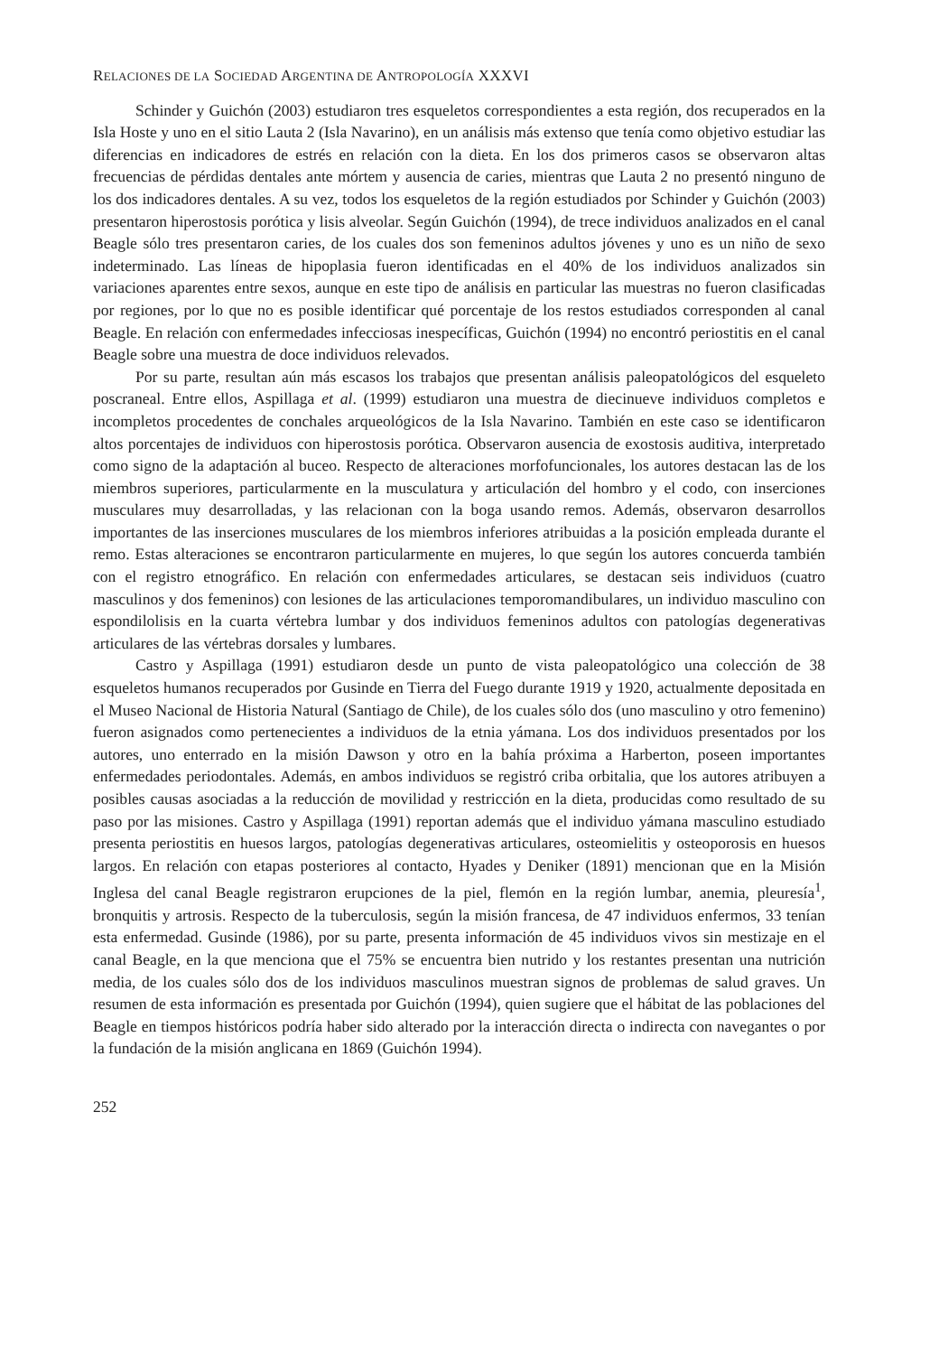RELACIONES DE LA SOCIEDAD ARGENTINA DE ANTROPOLOGÍA XXXVI
Schinder y Guichón (2003) estudiaron tres esqueletos correspondientes a esta región, dos recuperados en la Isla Hoste y uno en el sitio Lauta 2 (Isla Navarino), en un análisis más extenso que tenía como objetivo estudiar las diferencias en indicadores de estrés en relación con la dieta. En los dos primeros casos se observaron altas frecuencias de pérdidas dentales ante mórtem y ausencia de caries, mientras que Lauta 2 no presentó ninguno de los dos indicadores dentales. A su vez, todos los esqueletos de la región estudiados por Schinder y Guichón (2003) presentaron hiperostosis porótica y lisis alveolar. Según Guichón (1994), de trece individuos analizados en el canal Beagle sólo tres presentaron caries, de los cuales dos son femeninos adultos jóvenes y uno es un niño de sexo indeterminado. Las líneas de hipoplasia fueron identificadas en el 40% de los individuos analizados sin variaciones aparentes entre sexos, aunque en este tipo de análisis en particular las muestras no fueron clasificadas por regiones, por lo que no es posible identificar qué porcentaje de los restos estudiados corresponden al canal Beagle. En relación con enfermedades infecciosas inespecíficas, Guichón (1994) no encontró periostitis en el canal Beagle sobre una muestra de doce individuos relevados.
Por su parte, resultan aún más escasos los trabajos que presentan análisis paleopatológicos del esqueleto poscraneal. Entre ellos, Aspillaga et al. (1999) estudiaron una muestra de diecinueve individuos completos e incompletos procedentes de conchales arqueológicos de la Isla Navarino. También en este caso se identificaron altos porcentajes de individuos con hiperostosis porótica. Observaron ausencia de exostosis auditiva, interpretado como signo de la adaptación al buceo. Respecto de alteraciones morfofuncionales, los autores destacan las de los miembros superiores, particularmente en la musculatura y articulación del hombro y el codo, con inserciones musculares muy desarrolladas, y las relacionan con la boga usando remos. Además, observaron desarrollos importantes de las inserciones musculares de los miembros inferiores atribuidas a la posición empleada durante el remo. Estas alteraciones se encontraron particularmente en mujeres, lo que según los autores concuerda también con el registro etnográfico. En relación con enfermedades articulares, se destacan seis individuos (cuatro masculinos y dos femeninos) con lesiones de las articulaciones temporomandibulares, un individuo masculino con espondilolisis en la cuarta vértebra lumbar y dos individuos femeninos adultos con patologías degenerativas articulares de las vértebras dorsales y lumbares.
Castro y Aspillaga (1991) estudiaron desde un punto de vista paleopatológico una colección de 38 esqueletos humanos recuperados por Gusinde en Tierra del Fuego durante 1919 y 1920, actualmente depositada en el Museo Nacional de Historia Natural (Santiago de Chile), de los cuales sólo dos (uno masculino y otro femenino) fueron asignados como pertenecientes a individuos de la etnia yámana. Los dos individuos presentados por los autores, uno enterrado en la misión Dawson y otro en la bahía próxima a Harberton, poseen importantes enfermedades periodontales. Además, en ambos individuos se registró criba orbitalia, que los autores atribuyen a posibles causas asociadas a la reducción de movilidad y restricción en la dieta, producidas como resultado de su paso por las misiones. Castro y Aspillaga (1991) reportan además que el individuo yámana masculino estudiado presenta periostitis en huesos largos, patologías degenerativas articulares, osteomielitis y osteoporosis en huesos largos. En relación con etapas posteriores al contacto, Hyades y Deniker (1891) mencionan que en la Misión Inglesa del canal Beagle registraron erupciones de la piel, flemón en la región lumbar, anemia, pleuresía<sup>1</sup>, bronquitis y artrosis. Respecto de la tuberculosis, según la misión francesa, de 47 individuos enfermos, 33 tenían esta enfermedad. Gusinde (1986), por su parte, presenta información de 45 individuos vivos sin mestizaje en el canal Beagle, en la que menciona que el 75% se encuentra bien nutrido y los restantes presentan una nutrición media, de los cuales sólo dos de los individuos masculinos muestran signos de problemas de salud graves. Un resumen de esta información es presentada por Guichón (1994), quien sugiere que el hábitat de las poblaciones del Beagle en tiempos históricos podría haber sido alterado por la interacción directa o indirecta con navegantes o por la fundación de la misión anglicana en 1869 (Guichón 1994).
252